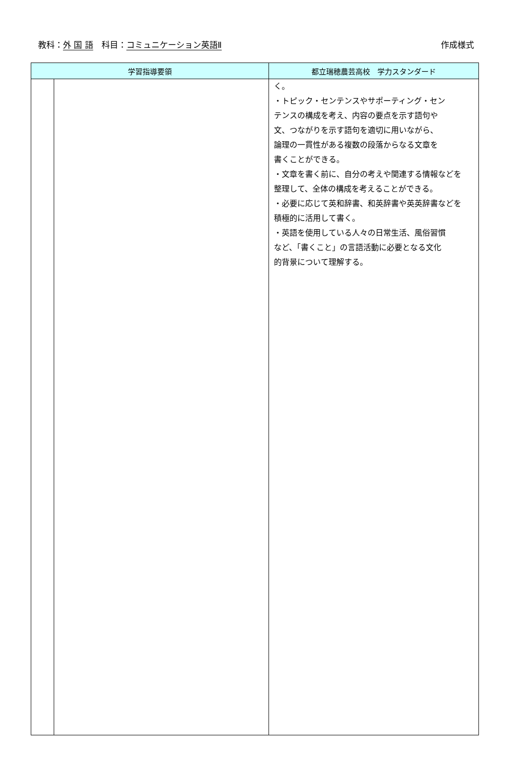教科：外 国 語　科目：コミュニケーション英語Ⅱ 作成様式
| 学習指導要領 | | 都立瑞穂農芸高校 学力スタンダード |
| --- | --- | --- |
| | | く。 ・トピック・センテンスやサポーティング・セン テンスの構成を考え、内容の要点を示す語句や 文、つながりを示す語句を適切に用いながら、 論理の一貫性がある複数の段落からなる文章を 書くことができる。 ・文章を書く前に、自分の考えや関連する情報などを 整理して、全体の構成を考えることができる。 ・必要に応じて英和辞書、和英辞書や英英辞書などを 積極的に活用して書く。 ・英語を使用している人々の日常生活、風俗習慣 など、「書くこと」の言語活動に必要となる文化 的背景について理解する。 |